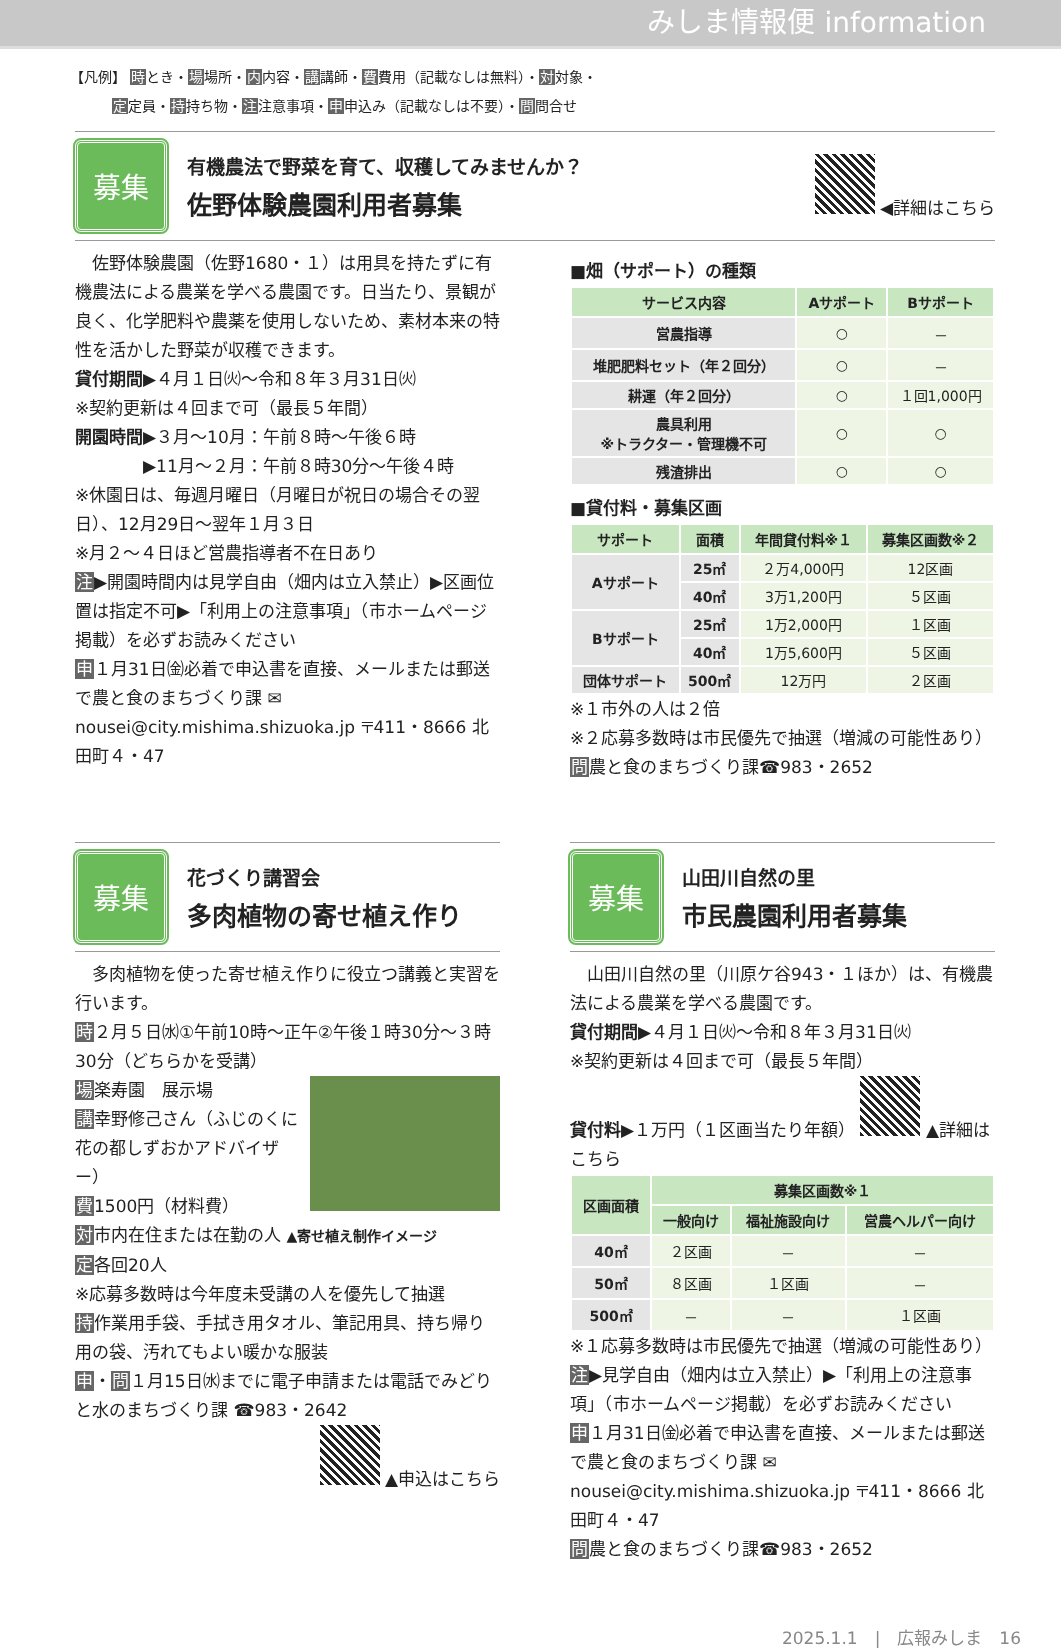みしま情報便 information
【凡例】 時とき・場場所・内内容・講講師・費費用（記載なしは無料）・対対象・
　　　定定員・持持ち物・注注意事項・申申込み（記載なしは不要）・問問合せ
募集
有機農法で野菜を育て、収穫してみませんか？
佐野体験農園利用者募集
◀詳細はこちら
　佐野体験農園（佐野1680・１）は用具を持たずに有機農法による農業を学べる農園です。日当たり、景観が良く、化学肥料や農薬を使用しないため、素材本来の特性を活かした野菜が収穫できます。
貸付期間▶４月１日㈫～令和８年３月31日㈫
※契約更新は４回まで可（最長５年間）
開園時間▶３月～10月：午前８時～午後６時
　　　　▶11月～２月：午前８時30分～午後４時
※休園日は、毎週月曜日（月曜日が祝日の場合その翌日）、12月29日～翌年１月３日
※月２～４日ほど営農指導者不在日あり
注▶開園時間内は見学自由（畑内は立入禁止）▶区画位置は指定不可▶「利用上の注意事項」（市ホームページ掲載）を必ずお読みください
申１月31日㈮必着で申込書を直接、メールまたは郵送で農と食のまちづくり課 ✉nousei@city.mishima.shizuoka.jp 〒411・8666 北田町４・47
■畑（サポート）の種類
| サービス内容 | Aサポート | Bサポート |
| --- | --- | --- |
| 営農指導 | ○ | － |
| 堆肥肥料セット（年２回分） | ○ | － |
| 耕運（年２回分） | ○ | １回1,000円 |
| 農具利用 ※トラクター・管理機不可 | ○ | ○ |
| 残渣排出 | ○ | ○ |
■貸付料・募集区画
| サポート | 面積 | 年間貸付料※１ | 募集区画数※２ |
| --- | --- | --- | --- |
| Aサポート | 25㎡ | ２万4,000円 | 12区画 |
| | 40㎡ | 3万1,200円 | ５区画 |
| Bサポート | 25㎡ | 1万2,000円 | １区画 |
| | 40㎡ | 1万5,600円 | ５区画 |
| 団体サポート | 500㎡ | 12万円 | ２区画 |
※１市外の人は２倍
※２応募多数時は市民優先で抽選（増減の可能性あり）
問農と食のまちづくり課☎983・2652
募集
花づくり講習会
多肉植物の寄せ植え作り
　多肉植物を使った寄せ植え作りに役立つ講義と実習を行います。
時２月５日㈬①午前10時～正午②午後１時30分～３時30分（どちらかを受講）
場楽寿園　展示場
講幸野修己さん（ふじのくに花の都しずおかアドバイザー）
費1500円（材料費）
対市内在住または在勤の人 ▲寄せ植え制作イメージ
定各回20人
※応募多数時は今年度未受講の人を優先して抽選
持作業用手袋、手拭き用タオル、筆記用具、持ち帰り用の袋、汚れてもよい暖かな服装
申・問１月15日㈬までに電子申請または電話でみどりと水のまちづくり課 ☎983・2642
▲申込はこちら
募集
山田川自然の里
市民農園利用者募集
　山田川自然の里（川原ケ谷943・１ほか）は、有機農法による農業を学べる農園です。
貸付期間▶４月１日㈫～令和８年３月31日㈫
※契約更新は４回まで可（最長５年間）
貸付料▶１万円（１区画当たり年額） ▲詳細はこちら
| 区画面積 | 募集区画数※１ | | |
| --- | --- | --- | --- |
| | 一般向け | 福祉施設向け | 営農ヘルパー向け |
| 40㎡ | ２区画 | － | － |
| 50㎡ | ８区画 | １区画 | － |
| 500㎡ | － | － | １区画 |
※１応募多数時は市民優先で抽選（増減の可能性あり）
注▶見学自由（畑内は立入禁止）▶「利用上の注意事項」（市ホームページ掲載）を必ずお読みください
申１月31日㈮必着で申込書を直接、メールまたは郵送で農と食のまちづくり課 ✉nousei@city.mishima.shizuoka.jp 〒411・8666 北田町４・47
問農と食のまちづくり課☎983・2652
2025.1.1　|　広報みしま　16